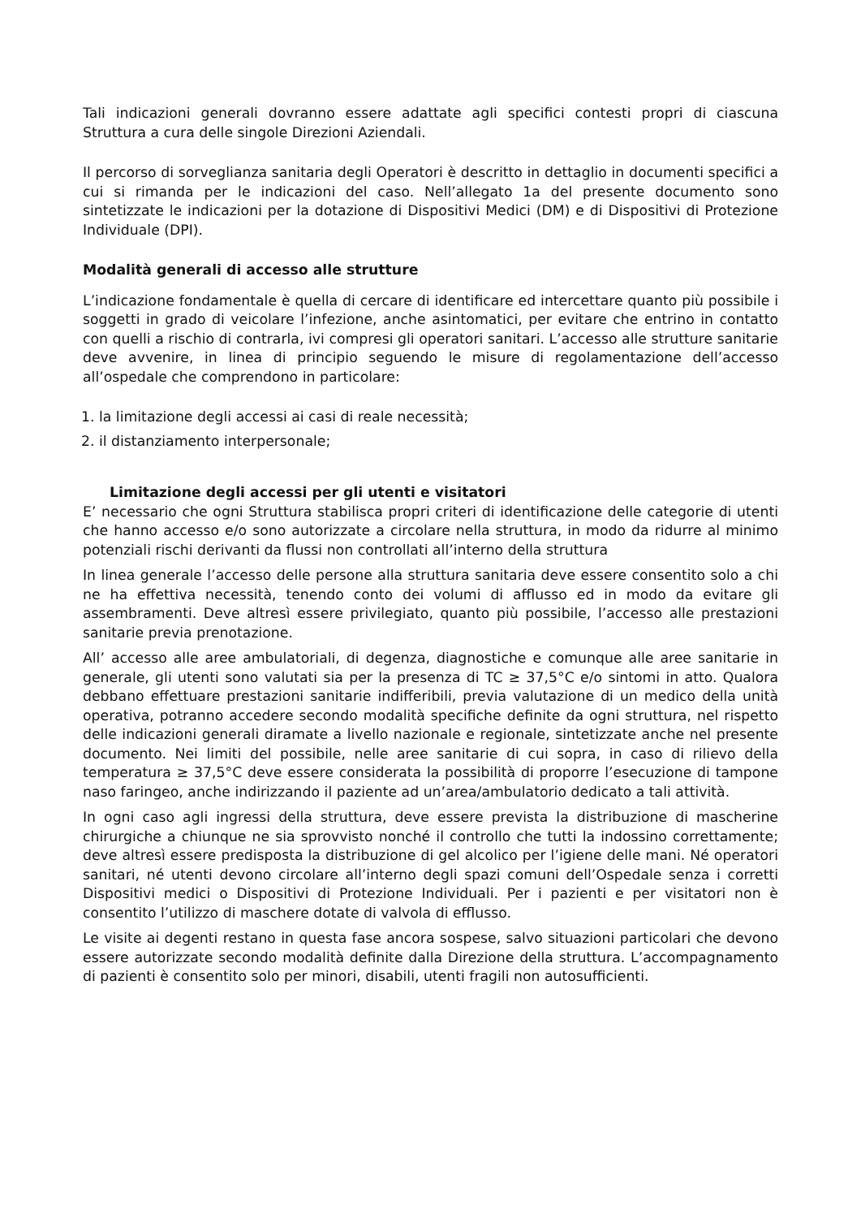Tali indicazioni generali dovranno essere adattate agli specifici contesti propri di ciascuna Struttura a cura delle singole Direzioni Aziendali.
Il percorso di sorveglianza sanitaria degli Operatori è descritto in dettaglio in documenti specifici a cui si rimanda per le indicazioni del caso. Nell’allegato 1a del presente documento sono sintetizzate le indicazioni per la dotazione di Dispositivi Medici (DM) e di Dispositivi di Protezione Individuale (DPI).
Modalità generali di accesso alle strutture
L’indicazione fondamentale è quella di cercare di identificare ed intercettare quanto più possibile i soggetti in grado di veicolare l’infezione, anche asintomatici, per evitare che entrino in contatto con quelli a rischio di contrarla, ivi compresi gli operatori sanitari. L’accesso alle strutture sanitarie deve avvenire, in linea di principio seguendo le misure di regolamentazione dell’accesso all’ospedale che comprendono in particolare:
1. la limitazione degli accessi ai casi di reale necessità;
2. il distanziamento interpersonale;
Limitazione degli accessi per gli utenti e visitatori
E’ necessario che ogni Struttura stabilisca propri criteri di identificazione delle categorie di utenti che hanno accesso e/o sono autorizzate a circolare nella struttura, in modo da ridurre al minimo potenziali rischi derivanti da flussi non controllati all’interno della struttura
In linea generale l’accesso delle persone alla struttura sanitaria deve essere consentito solo a chi ne ha effettiva necessità, tenendo conto dei volumi di afflusso ed in modo da evitare gli assembramenti. Deve altresì essere privilegiato, quanto più possibile, l’accesso alle prestazioni sanitarie previa prenotazione.
All’ accesso alle aree ambulatoriali, di degenza, diagnostiche e comunque alle aree sanitarie in generale, gli utenti sono valutati sia per la presenza di TC ≥ 37,5°C e/o sintomi in atto. Qualora debbano effettuare prestazioni sanitarie indifferibili, previa valutazione di un medico della unità operativa, potranno accedere secondo modalità specifiche definite da ogni struttura, nel rispetto delle indicazioni generali diramate a livello nazionale e regionale, sintetizzate anche nel presente documento. Nei limiti del possibile, nelle aree sanitarie di cui sopra, in caso di rilievo della temperatura ≥ 37,5°C deve essere considerata la possibilità di proporre l’esecuzione di tampone naso faringeo, anche indirizzando il paziente ad un’area/ambulatorio dedicato a tali attività.
In ogni caso agli ingressi della struttura, deve essere prevista la distribuzione di mascherine chirurgiche a chiunque ne sia sprovvisto nonché il controllo che tutti la indossino correttamente; deve altresì essere predisposta la distribuzione di gel alcolico per l’igiene delle mani. Né operatori sanitari, né utenti devono circolare all’interno degli spazi comuni dell’Ospedale senza i corretti Dispositivi medici o Dispositivi di Protezione Individuali. Per i pazienti e per visitatori non è consentito l’utilizzo di maschere dotate di valvola di efflusso.
Le visite ai degenti restano in questa fase ancora sospese, salvo situazioni particolari che devono essere autorizzate secondo modalità definite dalla Direzione della struttura. L’accompagnamento di pazienti è consentito solo per minori, disabili, utenti fragili non autosufficienti.